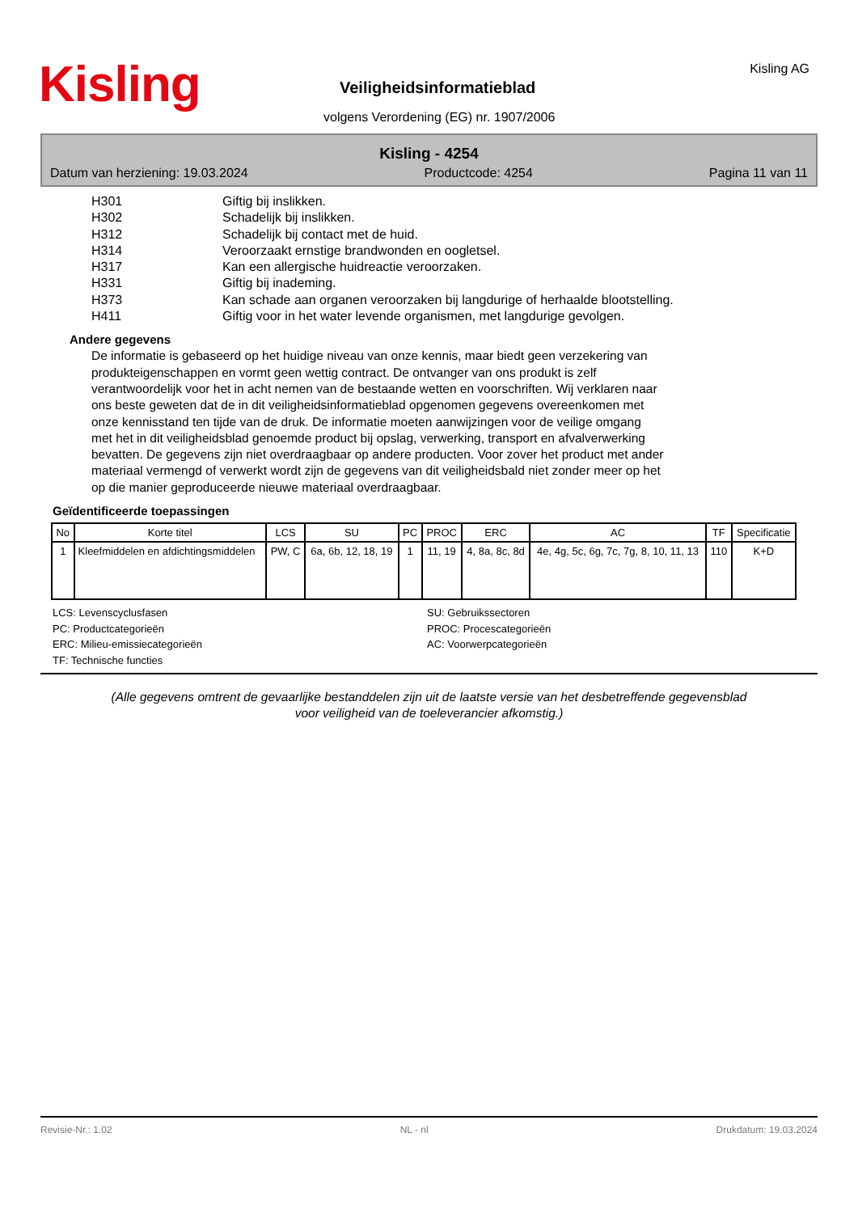Kisling Kisling AG
Veiligheidsinformatieblad
volgens Verordening (EG) nr. 1907/2006
Kisling - 4254
Datum van herziening: 19.03.2024 Productcode: 4254 Pagina 11 van 11
H301 Giftig bij inslikken.
H302 Schadelijk bij inslikken.
H312 Schadelijk bij contact met de huid.
H314 Veroorzaakt ernstige brandwonden en oogletsel.
H317 Kan een allergische huidreactie veroorzaken.
H331 Giftig bij inademing.
H373 Kan schade aan organen veroorzaken bij langdurige of herhaalde blootstelling.
H411 Giftig voor in het water levende organismen, met langdurige gevolgen.
Andere gegevens
De informatie is gebaseerd op het huidige niveau van onze kennis, maar biedt geen verzekering van produkteigenschappen en vormt geen wettig contract. De ontvanger van ons produkt is zelf verantwoordelijk voor het in acht nemen van de bestaande wetten en voorschriften. Wij verklaren naar ons beste geweten dat de in dit veiligheidsinformatieblad opgenomen gegevens overeenkomen met onze kennisstand ten tijde van de druk. De informatie moeten aanwijzingen voor de veilige omgang met het in dit veiligheidsblad genoemde product bij opslag, verwerking, transport en afvalverwerking bevatten. De gegevens zijn niet overdraagbaar op andere producten. Voor zover het product met ander materiaal vermengd of verwerkt wordt zijn de gegevens van dit veiligheidsbald niet zonder meer op het op die manier geproduceerde nieuwe materiaal overdraagbaar.
Geïdentificeerde toepassingen
| No | Korte titel | LCS | SU | PC | PROC | ERC | AC | TF | Specificatie |
| --- | --- | --- | --- | --- | --- | --- | --- | --- | --- |
| 1 | Kleefmiddelen en afdichtingsmiddelen | PW, C | 6a, 6b, 12, 18, 19 | 1 | 11, 19 | 4, 8a, 8c, 8d | 4e, 4g, 5c, 6g, 7c, 7g, 8, 10, 11, 13 | 110 | K+D |
LCS: Levenscyclusfasen
SU: Gebruikssectoren
PC: Productcategorieën
PROC: Procescategorieën
ERC: Milieu-emissiecategorieën
AC: Voorwerpcategorieën
TF: Technische functies
(Alle gegevens omtrent de gevaarlijke bestanddelen zijn uit de laatste versie van het desbetreffende gegevensblad
voor veiligheid van de toeleverancier afkomstig.)
Revisie-Nr.: 1.02 NL - nl Drukdatum: 19.03.2024